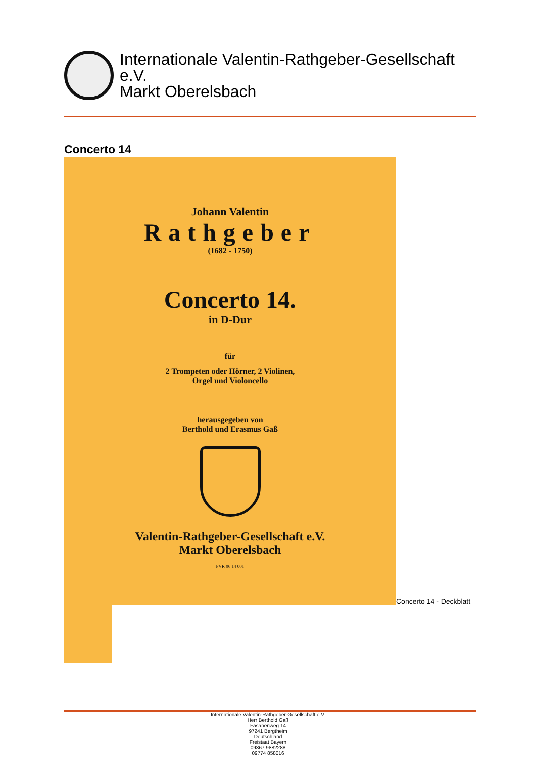Internationale Valentin-Rathgeber-Gesellschaft
e.V.
Markt Oberelsbach
Concerto 14
Johann Valentin
Rathgeber
(1682 - 1750)
Concerto 14.
in D-Dur
für
2 Trompeten oder Hörner, 2 Violinen,
Orgel und Violoncello
herausgegeben von
Berthold und Erasmus Gaß
Valentin-Rathgeber-Gesellschaft e.V.
Markt Oberelsbach
PVR 06 14 001
Concerto 14 - Deckblatt
Internationale Valentin-Rathgeber-Gesellschaft e.V.
Herr Berthold Gaß
Fasanenweg 14
97241 Bergtheim
Deutschland
Freistaat Bayern
09367 9882288
09774 858016